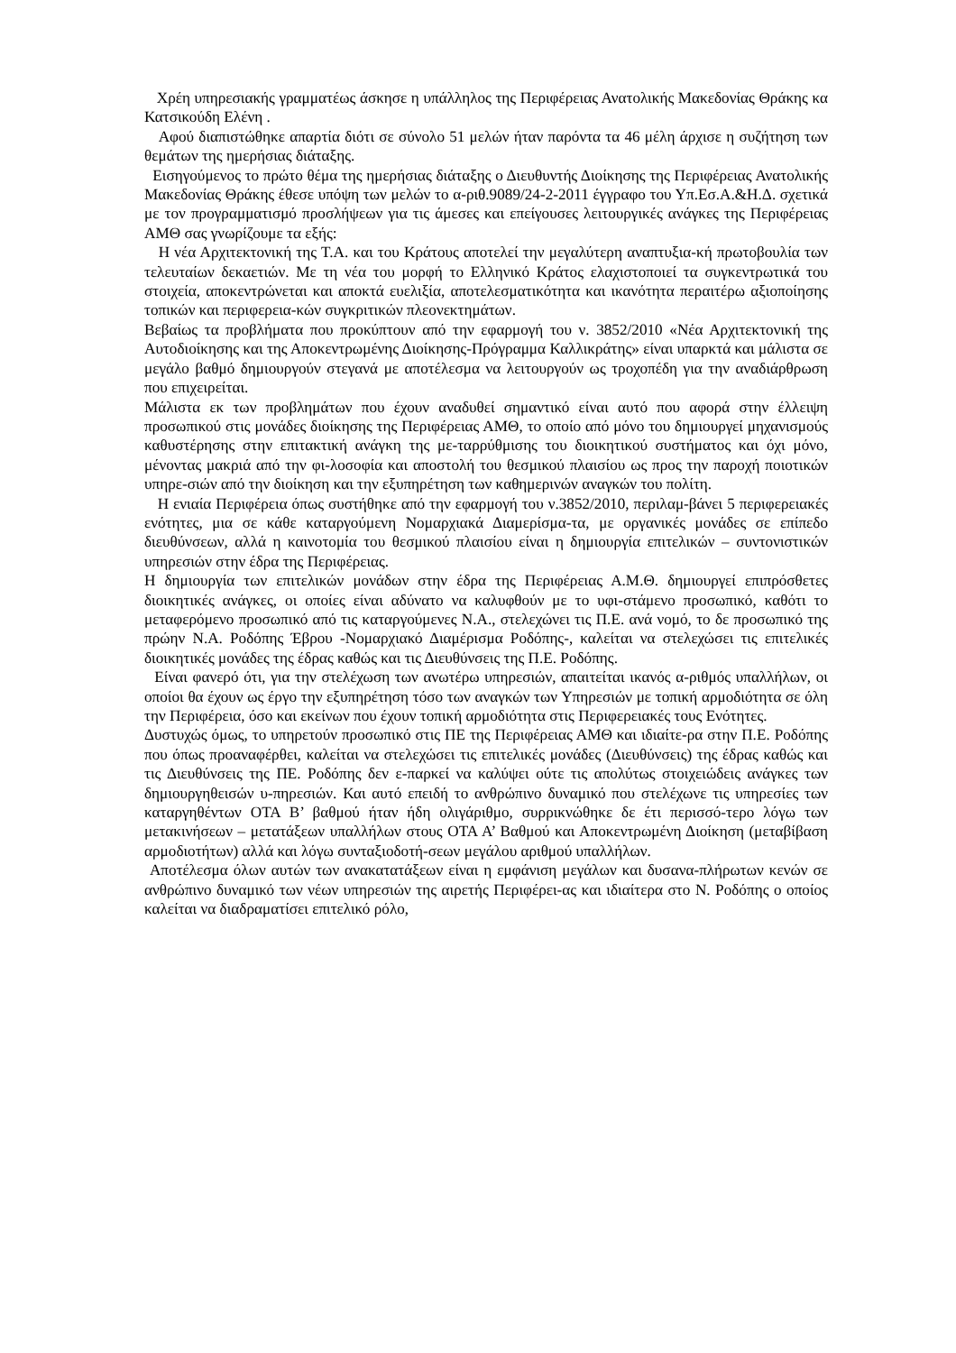Χρέη υπηρεσιακής γραμματέως άσκησε η υπάλληλος της Περιφέρειας Ανατολικής Μακεδονίας Θράκης κα Κατσικούδη Ελένη .
Αφού διαπιστώθηκε απαρτία διότι σε σύνολο 51 μελών ήταν παρόντα τα 46 μέλη άρχισε η συζήτηση των θεμάτων της ημερήσιας διάταξης.
Εισηγούμενος το πρώτο θέμα της ημερήσιας διάταξης ο Διευθυντής Διοίκησης της Περιφέρειας Ανατολικής Μακεδονίας Θράκης έθεσε υπόψη των μελών το α-ριθ.9089/24-2-2011 έγγραφο του Υπ.Εσ.Α.&Η.Δ. σχετικά με τον προγραμματισμό προσλήψεων για τις άμεσες και επείγουσες λειτουργικές ανάγκες της Περιφέρειας ΑΜΘ σας γνωρίζουμε τα εξής:
Η νέα Αρχιτεκτονική της Τ.Α. και του Κράτους αποτελεί την μεγαλύτερη αναπτυξια-κή πρωτοβουλία των τελευταίων δεκαετιών. Με τη νέα του μορφή το Ελληνικό Κράτος ελαχιστοποιεί τα συγκεντρωτικά του στοιχεία, αποκεντρώνεται και αποκτά ευελιξία, αποτελεσματικότητα και ικανότητα περαιτέρω αξιοποίησης τοπικών και περιφερεια-κών συγκριτικών πλεονεκτημάτων.
Βεβαίως τα προβλήματα που προκύπτουν από την εφαρμογή του ν. 3852/2010 «Νέα Αρχιτεκτονική της Αυτοδιοίκησης και της Αποκεντρωμένης Διοίκησης-Πρόγραμμα Καλλικράτης» είναι υπαρκτά και μάλιστα σε μεγάλο βαθμό δημιουργούν στεγανά με αποτέλεσμα να λειτουργούν ως τροχοπέδη για την αναδιάρθρωση που επιχειρείται.
Μάλιστα εκ των προβλημάτων που έχουν αναδυθεί σημαντικό είναι αυτό που αφορά στην έλλειψη προσωπικού στις μονάδες διοίκησης της Περιφέρειας ΑΜΘ, το οποίο από μόνο του δημιουργεί μηχανισμούς καθυστέρησης στην επιτακτική ανάγκη της με-ταρρύθμισης του διοικητικού συστήματος και όχι μόνο, μένοντας μακριά από την φι-λοσοφία και αποστολή του θεσμικού πλαισίου ως προς την παροχή ποιοτικών υπηρε-σιών από την διοίκηση και την εξυπηρέτηση των καθημερινών αναγκών του πολίτη.
Η ενιαία Περιφέρεια όπως συστήθηκε από την εφαρμογή του ν.3852/2010, περιλαμ-βάνει 5 περιφερειακές ενότητες, μια σε κάθε καταργούμενη Νομαρχιακά Διαμερίσμα-τα, με οργανικές μονάδες σε επίπεδο διευθύνσεων, αλλά η καινοτομία του θεσμικού πλαισίου είναι η δημιουργία επιτελικών – συντονιστικών υπηρεσιών στην έδρα της Περιφέρειας.
Η δημιουργία των επιτελικών μονάδων στην έδρα της Περιφέρειας Α.Μ.Θ. δημιουργεί επιπρόσθετες διοικητικές ανάγκες, οι οποίες είναι αδύνατο να καλυφθούν με το υφι-στάμενο προσωπικό, καθότι το μεταφερόμενο προσωπικό από τις καταργούμενες Ν.Α., στελεχώνει τις Π.Ε. ανά νομό, το δε προσωπικό της πρώην Ν.Α. Ροδόπης Έβρου -Νομαρχιακό Διαμέρισμα Ροδόπης-, καλείται να στελεχώσει τις επιτελικές διοικητικές μονάδες της έδρας καθώς και τις Διευθύνσεις της Π.Ε. Ροδόπης.
Είναι φανερό ότι, για την στελέχωση των ανωτέρω υπηρεσιών, απαιτείται ικανός α-ριθμός υπαλλήλων, οι οποίοι θα έχουν ως έργο την εξυπηρέτηση τόσο των αναγκών των Υπηρεσιών με τοπική αρμοδιότητα σε όλη την Περιφέρεια, όσο και εκείνων που έχουν τοπική αρμοδιότητα στις Περιφερειακές τους Ενότητες.
Δυστυχώς όμως, το υπηρετούν προσωπικό στις ΠΕ της Περιφέρειας ΑΜΘ και ιδιαίτε-ρα στην Π.Ε. Ροδόπης που όπως προαναφέρθει, καλείται να στελεχώσει τις επιτελικές μονάδες (Διευθύνσεις) της έδρας καθώς και τις Διευθύνσεις της ΠΕ. Ροδόπης δεν ε-παρκεί να καλύψει ούτε τις απολύτως στοιχειώδεις ανάγκες των δημιουργηθεισών υ-πηρεσιών. Και αυτό επειδή το ανθρώπινο δυναμικό που στελέχωνε τις υπηρεσίες των καταργηθέντων ΟΤΑ Β’ βαθμού ήταν ήδη ολιγάριθμο, συρρικνώθηκε δε έτι περισσό-τερο λόγω των μετακινήσεων – μετατάξεων υπαλλήλων στους ΟΤΑ Α’ Βαθμού και Αποκεντρωμένη Διοίκηση (μεταβίβαση αρμοδιοτήτων) αλλά και λόγω συνταξιοδοτή-σεων μεγάλου αριθμού υπαλλήλων.
Αποτέλεσμα όλων αυτών των ανακατατάξεων είναι η εμφάνιση μεγάλων και δυσανα-πλήρωτων κενών σε ανθρώπινο δυναμικό των νέων υπηρεσιών της αιρετής Περιφέρει-ας και ιδιαίτερα στο Ν. Ροδόπης ο οποίος καλείται να διαδραματίσει επιτελικό ρόλο,